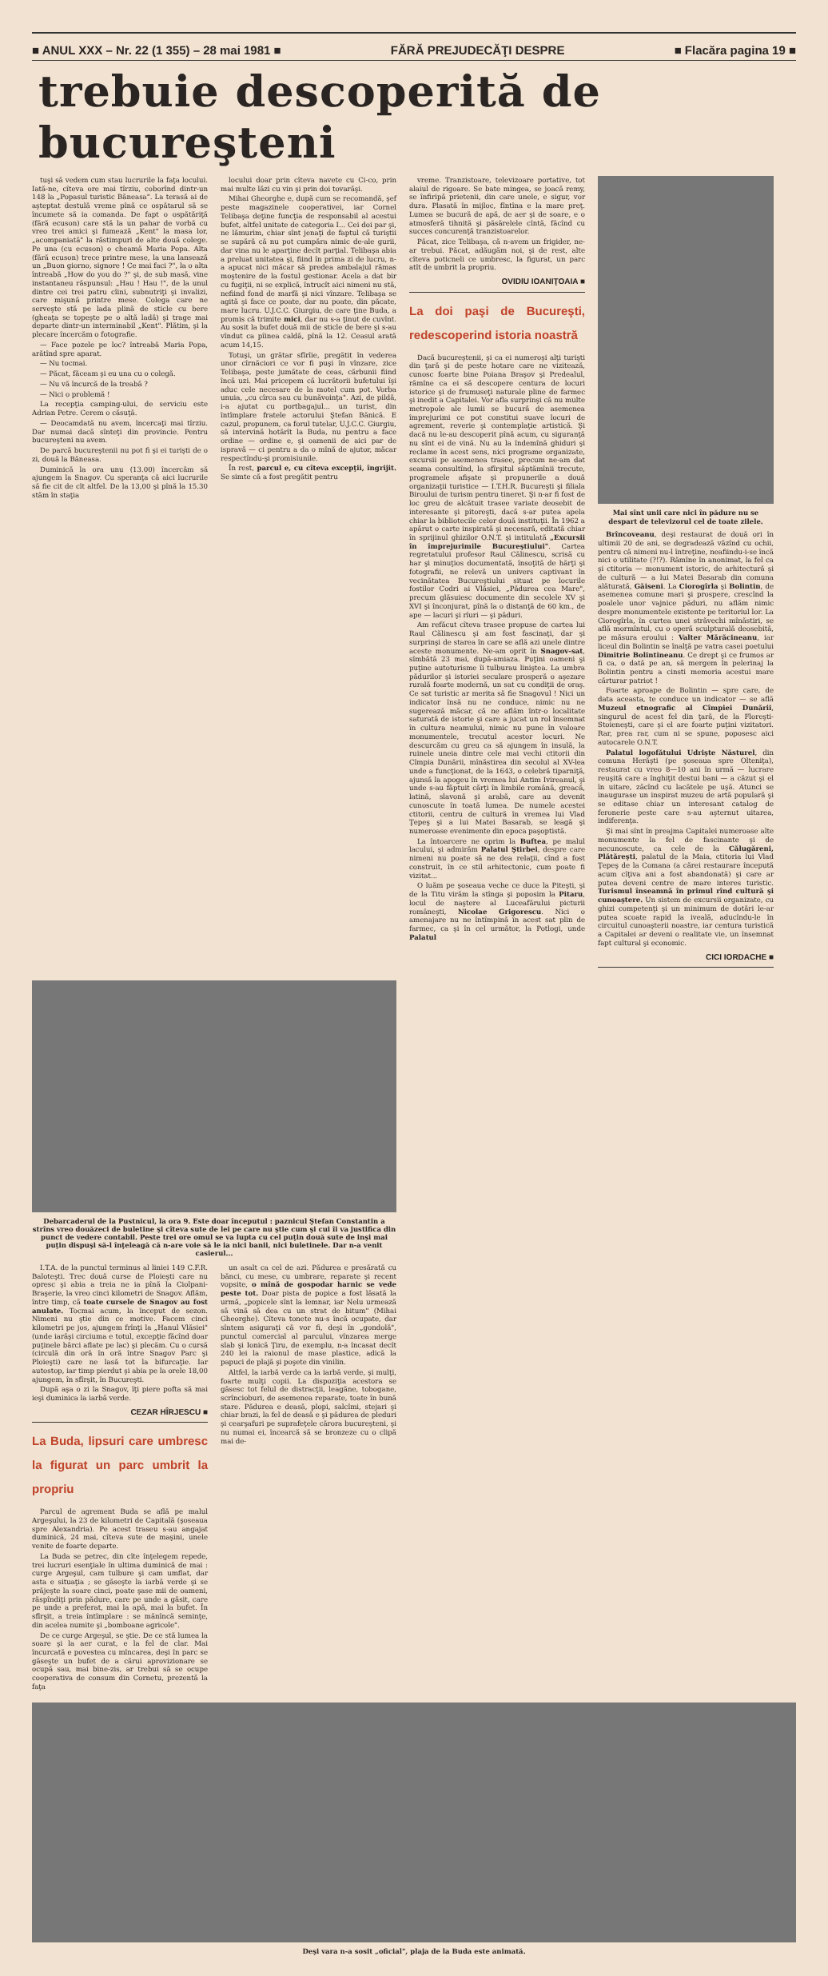■ ANUL XXX – Nr. 22 (1 355) – 28 mai 1981 ■ FĂRĂ PREJUDECĂŢI DESPRE ■ Flacăra pagina 19 ■
trebuie descoperită de bucureşteni
tuşi să vedem cum stau lucrurile la faţa locului. Iată-ne, cîteva ore mai tîrziu, coborînd dintr-un 148 la „Popasul turistic Băneasa". La terasă ai de aşteptat destulă vreme pînă ce ospătarul să se încumete să ia comanda. De fapt o ospătăriţă (fără ecuson) care stă la un pahar de vorbă cu vreo trei amici şi fumează „Kent" la masa lor, „acompaniată" la răstimpuri de alte două colege. Pe una (cu ecuson) o cheamă Maria Popa. Alta (fără ecuson) trece printre mese, la una lansează un „Buon giorno, signore ! Ce mai faci ?", la o alta întreabă „How do you do ?" şi, de sub masă, vine instantaneu răspunsul: „Hau ! Hau !", de la unul dintre cei trei patru cîini, subnutriţi şi invalizi, care mişună printre mese. Colega care ne serveşte stă pe lada plină de sticle cu bere (gheaţa se topeşte pe o altă ladă) şi trage mai departe dintr-un interminabil „Kent". Plătim, şi la plecare încercăm o fotografie.
— Face pozele pe loc? întreabă Maria Popa, arătînd spre aparat.
— Nu tocmai.
— Păcat, făceam şi eu una cu o colegă.
— Nu vă încurcă de la treabă ?
— Nici o problemă !
La recepţia camping-ului, de serviciu este Adrian Petre. Cerem o căsuţă.
— Deocamdată nu avem, încercaţi mai tîrziu. Dar numai dacă sînteţi din provincie. Pentru bucureşteni nu avem.
De parcă bucureştenii nu pot fi şi ei turişti de o zi, două la Băneasa.
Duminică la ora unu (13.00) încercăm să ajungem la Snagov. Cu speranţa că aici lucrurile să fie cit de cît altfel. De la 13,00 şi pînă la 15.30 stăm în staţia
locului doar prin cîteva navete cu Ci-co, prin mai multe lăzi cu vin şi prin doi tovarăşi.
Mihai Gheorghe e, după cum se recomandă, şef peste magazinele cooperativei, iar Cornel Telibaşa deţine funcţia de responsabil al acestui bufet, altfel unitate de categoria I... Cei doi par şi, ne lămurim, chiar sînt jenaţi de faptul că turiştii se supără că nu pot cumpăra nimic de-ale gurii, dar vina nu le aparţine decît parţial. Telibaşa abia a preluat unitatea şi, fiind în prima zi de lucru, n-a apucat nici măcar să predea ambalajul rămas moştenire de la fostul gestionar. Acela a dat bir cu fugiţii, ni se explică, întrucît aici nimeni nu stă, nefiind fond de marfă şi nici vînzare. Telibaşa se agită şi face ce poate, dar nu poate, din păcate, mare lucru. U.J.C.C. Giurgiu, de care ţine Buda, a promis că trimite mici, dar nu s-a ţinut de cuvînt. Au sosit la bufet două mii de sticle de bere şi s-au vîndut ca pîinea caldă, pînă la 12. Ceasul arată acum 14,15.
Totuşi, un grătar sfîrîie, pregătit în vederea unor cîrnăciori ce vor fi puşi în vînzare, zice Telibaşa, peste jumătate de ceas, cărbunii fiind încă uzi. Mai pricepem că lucrătorii bufetului îşi aduc cele necesare de la motel cum pot. Vorba unuia, „cu cîrca sau cu bunăvoinţa". Azi, de pildă, i-a ajutat cu portbagajul... un turist, din întîmplare fratele actorului Ştefan Bănică. E cazul, propunem, ca forul tutelar, U.J.C.C. Giurgiu, să intervină hotărît la Buda, nu pentru a face ordine — ordine e, şi oamenii de aici par de ispravă — ci pentru a da o mînă de ajutor, măcar respectîndu-şi promisiunile.
În rest, parcul e, cu cîteva excepţii, îngrijit. Se simte că a fost pregătit pentru
vreme. Tranzistoare, televizoare portative, tot alaiul de rigoare. Se bate mingea, se joacă remy, se înfiripă prietenii, din care unele, e sigur, vor dura. Plasată în mijloc, fîntîna e la mare preţ. Lumea se bucură de apă, de aer şi de soare, e o atmosferă tihnită şi păsărelele cîntă, făcînd cu succes concurenţă tranzistoarelor.
Păcat, zice Telibaşa, că n-avem un frigider, ne-ar trebui. Păcat, adăugăm noi, şi de rest, alte cîteva poticneli ce umbresc, la figurat, un parc atît de umbrit la propriu.
OVIDIU IOANIŢOAIA ■
La doi paşi de Bucureşti, redescoperind istoria noastră
Dacă bucureştenii, şi ca ei numeroşi alţi turişti din ţară şi de peste hotare care ne vizitează, cunosc foarte bine Poiana Braşov şi Predealul, rămîne ca ei să descopere centura de locuri istorice şi de frumuseţi naturale pline de farmec şi inedit a Capitalei. Vor afla surprinşi că nu multe metropole ale lumii se bucură de asemenea împrejurimi ce pot constitui suave locuri de agrement, reverie şi contemplaţie artistică. Şi dacă nu le-au descoperit pînă acum, cu siguranţă nu sînt ei de vină. Nu au la îndemînă ghiduri şi reclame în acest sens, nici programe organizate, excursii pe asemenea trasee, precum ne-am dat seama consultînd, la sfîrşitul săptămînii trecute, programele afişate şi propunerile a două organizaţii turistice — I.T.H.R. Bucureşti şi filiala Biroului de turism pentru tineret. Şi n-ar fi fost de loc greu de alcătuit trasee variate deosebit de interesante şi pitoreşti, dacă s-ar putea apela chiar la bibliotecile celor două instituţii. În 1962 a apărut o carte inspirată şi necesară, editată chiar în sprijinul ghizilor O.N.T. şi intitulată „Excursii în împrejurimile Bucureştiului". Cartea regretatului profesor Raul Călinescu, scrisă cu har şi minuţios documentată, însoţită de hărţi şi fotografii, ne relevă un univers captivant în vecinătatea Bucureştiului situat pe locurile fostilor Codri ai Vlăsiei, „Pădurea cea Mare", precum glăsuiesc documente din secolele XV şi XVI şi înconjurat, pînă la o distanţă de 60 km., de ape — lacuri şi rîuri — şi păduri.
Am refăcut cîteva trasee propuse de cartea lui Raul Călinescu şi am fost fascinaţi, dar şi surprinşi de starea în care se află azi unele dintre aceste monumente. Ne-am oprit în Snagov-sat, sîmbătă 23 mai, după-amiaza. Puţini oameni şi puţine autoturisme îi tulburau liniştea. La umbra pădurilor şi istoriei seculare prosperă o aşezare rurală foarte modernă, un sat cu condiţii de oraş. Ce sat turistic ar merita să fie Snagovul ! Nici un indicator însă nu ne conduce, nimic nu ne sugerează măcar, că ne aflăm într-o localitate saturată de istorie şi care a jucat un rol însemnat în cultura neamului, nimic nu pune în valoare monumentele, trecutul acestor locuri. Ne descurcăm cu greu ca să ajungem în insulă, la ruinele uneia dintre cele mai vechi ctitorii din Cîmpia Dunării, mînăstirea din secolul al XV-lea unde a funcţionat, de la 1643, o celebră tiparniţă, ajunsă la apogeu în vremea lui Antim Ivireanul, şi unde s-au făptuit cărţi în limbile română, greacă, latină, slavonă şi arabă, care au devenit cunoscute în toată lumea. De numele acestei ctitorii, centru de cultură în vremea lui Vlad Ţepeş şi a lui Matei Basarab, se leagă şi numeroase evenimente din epoca paşoptistă.
La întoarcere ne oprim la Buftea, pe malul lacului, şi admirăm Palatul Ştirbei, despre care nimeni nu poate să ne dea relaţii, cînd a fost construit, în ce stil arhitectonic, cum poate fi vizitat...
O luăm pe şoseaua veche ce duce la Piteşti, şi de la Titu virăm la stînga şi poposim la Pitaru, locul de naştere al Luceafărului picturii româneşti, Nicolae Grigorescu. Nici o amenajare nu ne întîmpină în acest sat plin de farmec, ca şi în cel următor, la Potlogi, unde Palatul
Mai sînt unii care nici în pădure nu se despart de televizorul cel de toate zilele.
Brîncoveanu, deşi restaurat de două ori în ultimii 20 de ani, se degradează văzînd cu ochii, pentru că nimeni nu-l întreţine, neafiindu-i-se încă nici o utilitate (?!?). Rămîne în anonimat, la fel ca şi ctitoria — monument istoric, de arhitectură şi de cultură — a lui Matei Basarab din comuna alăturată, Găiseni. La Ciorogîrla şi Bolintin, de asemenea comune mari şi prospere, crescînd la poalele unor vajnice păduri, nu aflăm nimic despre monumentele existente pe teritoriul lor. La Ciorogîrla, în curtea unei străvechi mînăstiri, se află mormîntul, cu o operă sculpturală deosebită, pe măsura eroului : Valter Mărăcineanu, iar liceul din Bolintin se înalţă pe vatra casei poetului Dimitrie Bolintineanu. Ce drept şi ce frumos ar fi ca, o dată pe an, să mergem în pelerinaj la Bolintin pentru a cinsti memoria acestui mare cărturar patriot !
Foarte aproape de Bolintin — spre care, de data aceasta, te conduce un indicator — se află Muzeul etnografic al Cîmpiei Dunării, singurul de acest fel din ţară, de la Floreşti-Stoieneşti, care şi el are foarte puţini vizitatori. Rar, prea rar, cum ni se spune, poposesc aici autocarele O.N.T.
Palatul logofătului Udrişte Năsturel, din comuna Herăşti (pe şoseaua spre Olteniţa), restaurat cu vreo 8—10 ani în urmă — lucrare reuşită care a înghiţit destui bani — a căzut şi el în uitare, zăcînd cu lacătele pe uşă. Atunci se inaugurase un inspirat muzeu de artă populară şi se editase chiar un interesant catalog de feronerie peste care s-au aşternut uitarea, indiferenţa.
Şi mai sînt în preajma Capitalei numeroase alte monumente la fel de fascinante şi de necunoscute, ca cele de la Călugăreni, Plătăreşti, palatul de la Maia, ctitoria lui Vlad Ţepeş de la Comana (a cărei restaurare începută acum cîţiva ani a fost abandonată) şi care ar putea deveni centre de mare interes turistic. Turismul înseamnă în primul rînd cultură şi cunoaştere. Un sistem de excursii organizate, cu ghizi competenţi şi un minimum de dotări le-ar putea scoate rapid la iveală, aducîndu-le în circuitul cunoaşterii noastre, iar centura turistică a Capitalei ar deveni o realitate vie, un însemnat fapt cultural şi economic.
CICI IORDACHE ■
Debarcaderul de la Pustnicul, la ora 9. Este doar începutul : paznicul Ştefan Constantin a strîns vreo douăzeci de buletine şi cîteva sute de lei pe care nu ştie cum şi cui îi va justifica din punct de vedere contabil. Peste trei ore omul se va lupta cu cel puţin două sute de inşi mai puţin dispuşi să-l înţeleagă că n-are voie să le ia nici banii, nici buletinele. Dar n-a venit casierul...
I.T.A. de la punctul terminus al liniei 149 C.F.R. Baloteşti. Trec două curse de Ploieşti care nu opresc şi abia a treia ne ia pînă la Ciolpani-Braşerie, la vreo cinci kilometri de Snagov. Aflăm, între timp, că toate cursele de Snagov au fost anulate. Tocmai acum, la început de sezon. Nimeni nu ştie din ce motive. Facem cinci kilometri pe jos, ajungem frînţi la „Hanul Vlăsiei" (unde iarăşi circiuma e totul, excepţie făcînd doar puţinele bărci aflate pe lac) şi plecăm. Cu o cursă (circulă din oră în oră între Snagov Parc şi Ploieşti) care ne lasă tot la bifurcaţie. Iar autostop, iar timp pierdut şi abia pe la orele 18,00 ajungem, în sfîrşit, în Bucureşti.
După aşa o zi la Snagov, îţi piere pofta să mai ieşi duminica la iarbă verde.
CEZAR HÎRJESCU ■
La Buda, lipsuri care umbresc la figurat un parc umbrit la propriu
Parcul de agrement Buda se află pe malul Argeşului, la 23 de kilometri de Capitală (şoseaua spre Alexandria). Pe acest traseu s-au angajat duminică, 24 mai, cîteva sute de maşini, unele venite de foarte departe.
La Buda se petrec, din cîte înţelegem repede, trei lucruri esenţiale în ultima duminică de mai : curge Argeşul, cam tulbure şi cam umflat, dar asta e situaţia ; se găseşte la iarbă verde şi se prăjeşte la soare cinci, poate şase mii de oameni, răspîndiţi prin pădure, care pe unde a găsit, care pe unde a preferat, mai la apă, mai la bufet. În sfîrşit, a treia întîmplare : se mănîncă seminţe, din acelea numite şi „bomboane agricole".
De ce curge Argeşul, se ştie. De ce stă lumea la soare şi la aer curat, e la fel de clar. Mai încurcată e povestea cu mîncarea, deşi în parc se găseşte un bufet de a cărui aprovizionare se ocupă sau, mai bine-zis, ar trebui să se ocupe cooperativa de consum din Cornetu, prezentă la faţa
un asalt ca cel de azi. Pădurea e presărată cu bănci, cu mese, cu umbrare, reparate şi recent vopsite, o mînă de gospodar harnic se vede peste tot. Doar pista de popice a fost lăsată la urmă, „popicele sînt la lemnar, iar Nelu urmează să vină să dea cu un strat de bitum" (Mihai Gheorghe). Cîteva tonete nu-s încă ocupate, dar sîntem asiguraţi că vor fi, deşi în „gondolă", punctul comercial al parcului, vînzarea merge slab şi Ionică Ţiru, de exemplu, n-a încasat decît 240 lei la raionul de mase plastice, adică la papuci de plajă şi poşete din vinilin.
Altfel, la iarbă verde ca la iarbă verde, şi mulţi, foarte mulţi copii. La dispoziţia acestora se găsesc tot felul de distracţii, leagăne, tobogane, scrîncioburi, de asemenea reparate, toate în bună stare. Pădurea e deasă, plopi, salcîmi, stejari şi chiar brazi, la fel de deasă e şi pădurea de pleduri şi cearşafuri pe suprafeţele cărora bucureşteni, şi nu numai ei, încearcă să se bronzeze cu o clipă mai de-
Deşi vara n-a sosit „oficial", plaja de la Buda este animată.